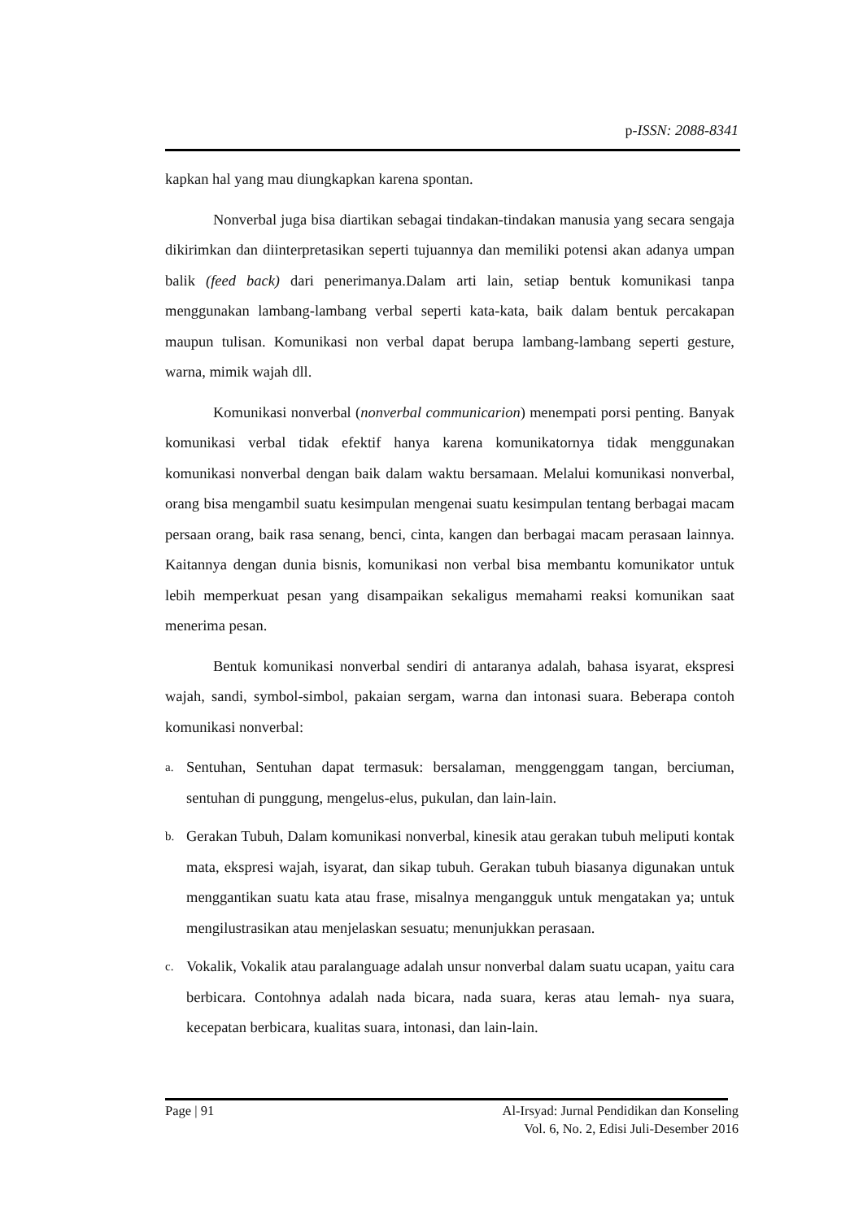p-ISSN: 2088-8341
kapkan hal yang mau diungkapkan karena spontan.
Nonverbal juga bisa diartikan sebagai tindakan-tindakan manusia yang secara sengaja dikirimkan dan diinterpretasikan seperti tujuannya dan memiliki potensi akan adanya umpan balik (feed back) dari penerimanya.Dalam arti lain, setiap bentuk komunikasi tanpa menggunakan lambang-lambang verbal seperti kata-kata, baik dalam bentuk percakapan maupun tulisan. Komunikasi non verbal dapat berupa lambang-lambang seperti gesture, warna, mimik wajah dll.
Komunikasi nonverbal (nonverbal communicarion) menempati porsi penting. Banyak komunikasi verbal tidak efektif hanya karena komunikatornya tidak menggunakan komunikasi nonverbal dengan baik dalam waktu bersamaan. Melalui komunikasi nonverbal, orang bisa mengambil suatu kesimpulan mengenai suatu kesimpulan tentang berbagai macam persaan orang, baik rasa senang, benci, cinta, kangen dan berbagai macam perasaan lainnya. Kaitannya dengan dunia bisnis, komunikasi non verbal bisa membantu komunikator untuk lebih memperkuat pesan yang disampaikan sekaligus memahami reaksi komunikan saat menerima pesan.
Bentuk komunikasi nonverbal sendiri di antaranya adalah, bahasa isyarat, ekspresi wajah, sandi, symbol-simbol, pakaian sergam, warna dan intonasi suara. Beberapa contoh komunikasi nonverbal:
a. Sentuhan, Sentuhan dapat termasuk: bersalaman, menggenggam tangan, berciuman, sentuhan di punggung, mengelus-elus, pukulan, dan lain-lain.
b. Gerakan Tubuh, Dalam komunikasi nonverbal, kinesik atau gerakan tubuh meliputi kontak mata, ekspresi wajah, isyarat, dan sikap tubuh. Gerakan tubuh biasanya digunakan untuk menggantikan suatu kata atau frase, misalnya mengangguk untuk mengatakan ya; untuk mengilustrasikan atau menjelaskan sesuatu; menunjukkan perasaan.
c. Vokalik, Vokalik atau paralanguage adalah unsur nonverbal dalam suatu ucapan, yaitu cara berbicara. Contohnya adalah nada bicara, nada suara, keras atau lemah- nya suara, kecepatan berbicara, kualitas suara, intonasi, dan lain-lain.
Page | 91 Al-Irsyad: Jurnal Pendidikan dan Konseling
Vol. 6, No. 2, Edisi Juli-Desember 2016